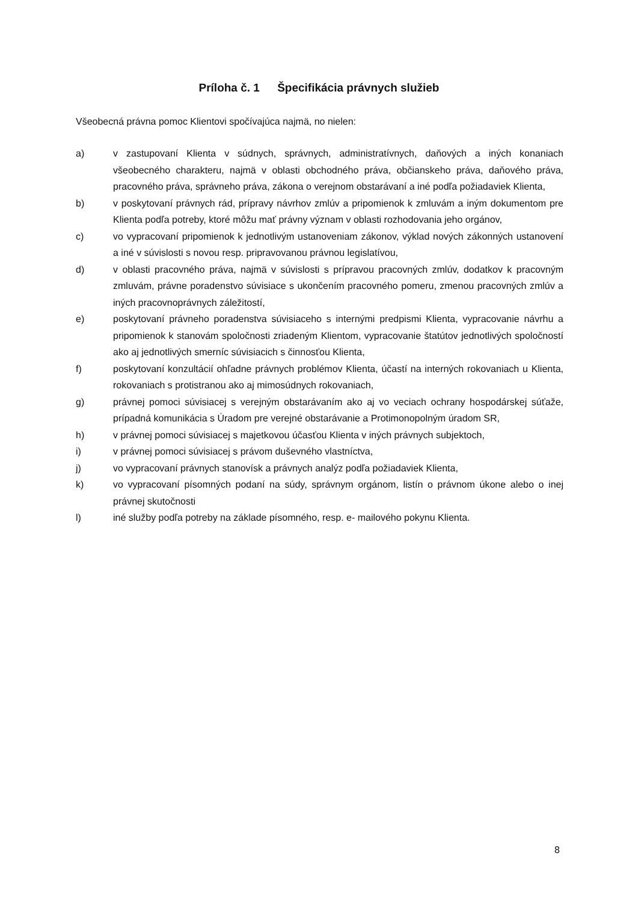Príloha č. 1 Špecifikácia právnych služieb
Všeobecná právna pomoc Klientovi spočívajúca najmä, no nielen:
a) v zastupovaní Klienta v súdnych, správnych, administratívnych, daňových a iných konaniach všeobecného charakteru, najmä v oblasti obchodného práva, občianskeho práva, daňového práva, pracovného práva, správneho práva, zákona o verejnom obstarávaní a iné podľa požiadaviek Klienta,
b) v poskytovaní právnych rád, prípravy návrhov zmlúv a pripomienok k zmluvám a iným dokumentom pre Klienta podľa potreby, ktoré môžu mať právny význam v oblasti rozhodovania jeho orgánov,
c) vo vypracovaní pripomienok k jednotlivým ustanoveniam zákonov, výklad nových zákonných ustanovení a iné v súvislosti s novou resp. pripravovanou právnou legislatívou,
d) v oblasti pracovného práva, najmä v súvislosti s prípravou pracovných zmlúv, dodatkov k pracovným zmluvám, právne poradenstvo súvisiace s ukončením pracovného pomeru, zmenou pracovných zmlúv a iných pracovnoprávnych záležitostí,
e) poskytovaní právneho poradenstva súvisiaceho s internými predpismi Klienta, vypracovanie návrhu a pripomienok k stanovám spoločnosti zriadeným Klientom, vypracovanie štatútov jednotlivých spoločností ako aj jednotlivých smerníc súvisiacich s činnosťou Klienta,
f) poskytovaní konzultácií ohľadne právnych problémov Klienta, účastí na interných rokovaniach u Klienta, rokovaniach s protistranou ako aj mimosúdnych rokovaniach,
g) právnej pomoci súvisiacej s verejným obstarávaním ako aj vo veciach ochrany hospodárskej súťaže, prípadná komunikácia s Úradom pre verejné obstarávanie a Protimonopolným úradom SR,
h) v právnej pomoci súvisiacej s majetkovou účasťou Klienta v iných právnych subjektoch,
i) v právnej pomoci súvisiacej s právom duševného vlastníctva,
j) vo vypracovaní právnych stanovísk a právnych analýz podľa požiadaviek Klienta,
k) vo vypracovaní písomných podaní na súdy, správnym orgánom, listín o právnom úkone alebo o inej právnej skutočnosti
l) iné služby podľa potreby na základe písomného, resp. e- mailového pokynu Klienta.
8